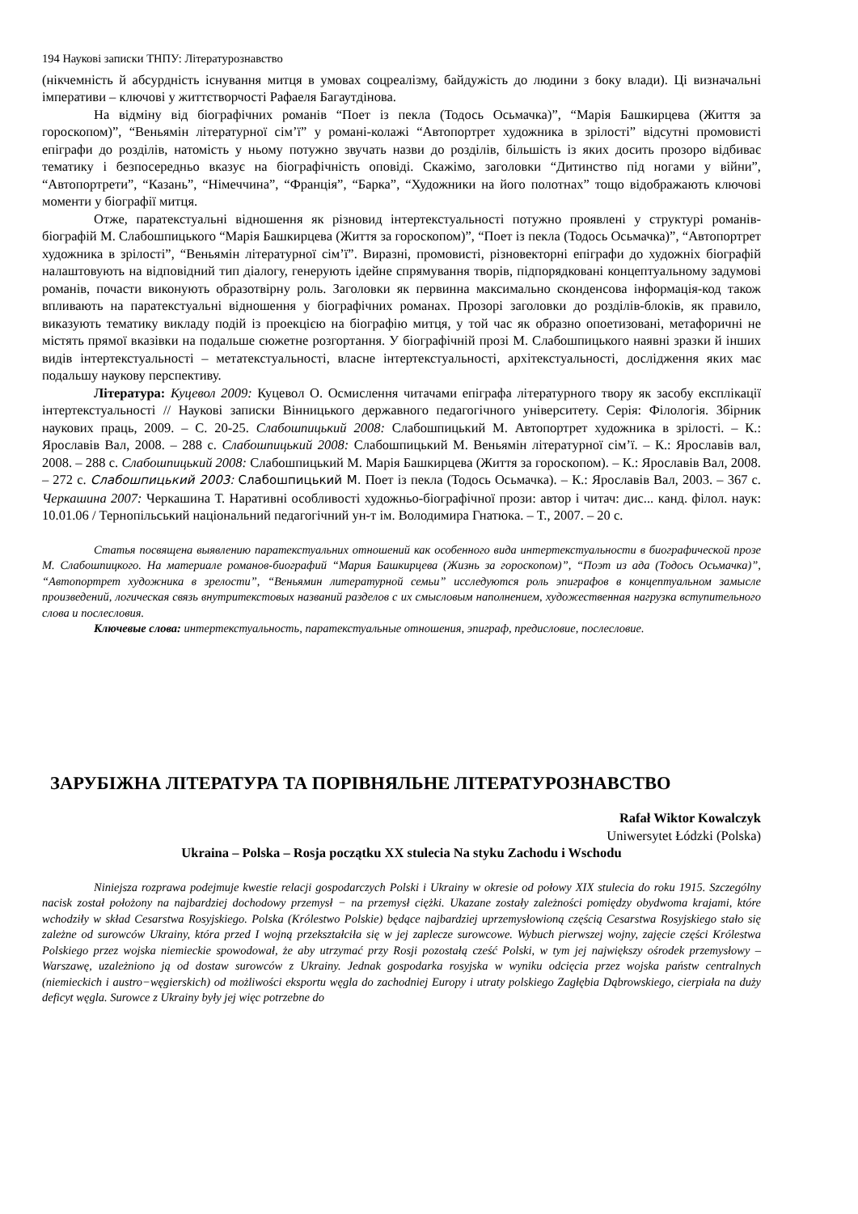194 Наукові записки ТНПУ: Літературознавство
(нікчемність й абсурдність існування митця в умовах соцреалізму, байдужість до людини з боку влади). Ці визначальні імперативи – ключові у життєтворчості Рафаеля Багаутдінова.
На відміну від біографічних романів “Поет із пекла (Тодось Осьмачка)”, “Марія Башкирцева (Життя за гороскопом)”, “Веньямін літературної сім’ї” у романі-колажі “Автопортрет художника в зрілості” відсутні промовисті епіграфи до розділів, натомість у ньому потужно звучать назви до розділів, більшість із яких досить прозоро відбиває тематику і безпосередньо вказує на біографічність оповіді. Скажімо, заголовки “Дитинство під ногами у війни”, “Автопортрети”, “Казань”, “Німеччина”, “Франція”, “Барка”, “Художники на його полотнах” тощо відображають ключові моменти у біографії митця.
Отже, паратекстуальні відношення як різновид інтертекстуальності потужно проявлені у структурі романів-біографій М. Слабошпицького “Марія Башкирцева (Життя за гороскопом)”, “Поет із пекла (Тодось Осьмачка)”, “Автопортрет художника в зрілості”, “Веньямін літературної сім’ї”. Виразні, промовисті, різновекторні епіграфи до художніх біографій налаштовують на відповідний тип діалогу, генерують ідейне спрямування творів, підпорядковані концептуальному задумові романів, почасти виконують образотвірну роль. Заголовки як первинна максимально сконденсова інформація-код також впливають на паратекстуальні відношення у біографічних романах. Прозорі заголовки до розділів-блоків, як правило, виказують тематику викладу подій із проекцією на біографію митця, у той час як образно опоетизовані, метафоричні не містять прямої вказівки на подальше сюжетне розгортання. У біографічній прозі М. Слабошпицького наявні зразки й інших видів інтертекстуальності – метатекстуальності, власне інтертекстуальності, архітекстуальності, дослідження яких має подальшу наукову перспективу.
Література: Куцевол 2009: Куцевол О. Осмислення читачами епіграфа літературного твору як засобу експлікації інтертекстуальності // Наукові записки Вінницького державного педагогічного університету. Серія: Філологія. Збірник наукових праць, 2009. – С. 20-25. Слабошпицький 2008: Слабошпицький М. Автопортрет художника в зрілості. – К.: Ярославів Вал, 2008. – 288 с. Слабошпицький 2008: Слабошпицький М. Веньямін літературної сім’ї. – К.: Ярославів вал, 2008. – 288 с. Слабошпицький 2008: Слабошпицький М. Марія Башкирцева (Життя за гороскопом). – К.: Ярославів Вал, 2008. – 272 с. Слабошпицький 2003: Слабошпицький М. Поет із пекла (Тодось Осьмачка). – К.: Ярославів Вал, 2003. – 367 с. Черкашина 2007: Черкашина Т. Наративні особливості художньо-біографічної прози: автор і читач: дис... канд. філол. наук: 10.01.06 / Тернопільський національний педагогічний ун-т ім. Володимира Гнатюка. – Т., 2007. – 20 с.
Статья посвящена выявлению паратекстуальних отношений как особенного вида интертекстуальности в биографической прозе М. Слабошпицкого. На материале романов-биографий “Мария Башкирцева (Жизнь за гороскопом)”, “Поэт из ада (Тодось Осьмачка)”, “Автопортрет художника в зрелости”, “Веньямин литературной семьи” исследуются роль эпиграфов в концептуальном замысле произведений, логическая связь внутритекстовых названий разделов с их смысловым наполнением, художественная нагрузка вступительного слова и послесловия.
Ключевые слова: интертекстуальность, паратекстуальные отношения, эпиграф, предисловие, послесловие.
ЗАРУБІЖНА ЛІТЕРАТУРА ТА ПОРІВНЯЛЬНЕ ЛІТЕРАТУРОЗНАВСТВО
Rafał Wiktor Kowalczyk
Uniwersytet Łódzki (Polska)
Ukraina – Polska – Rosja początku XX stulecia Na styku Zachodu i Wschodu
Niniejsza rozprawa podejmuje kwestie relacji gospodarczych Polski i Ukrainy w okresie od połowy XIX stulecia do roku 1915. Szczególny nacisk został położony na najbardziej dochodowy przemysł − na przemysł ciężki. Ukazane zostały zależności pomiędzy obydwoma krajami, które wchodziły w skład Cesarstwa Rosyjskiego. Polska (Królestwo Polskie) będące najbardziej uprzemysłowioną częścią Cesarstwa Rosyjskiego stało się zależne od surowców Ukrainy, która przed I wojną przekształciła się w jej zaplecze surowcowe. Wybuch pierwszej wojny, zajęcie części Królestwa Polskiego przez wojska niemieckie spowodował, że aby utrzymać przy Rosji pozostałą cześć Polski, w tym jej największy ośrodek przemysłowy – Warszawę, uzależniono ją od dostaw surowców z Ukrainy. Jednak gospodarka rosyjska w wyniku odcięcia przez wojska państw centralnych (niemieckich i austro−węgierskich) od możliwości eksportu węgla do zachodniej Europy i utraty polskiego Zagłębia Dąbrowskiego, cierpiała na duży deficyt węgla. Surowce z Ukrainy były jej więc potrzebne do